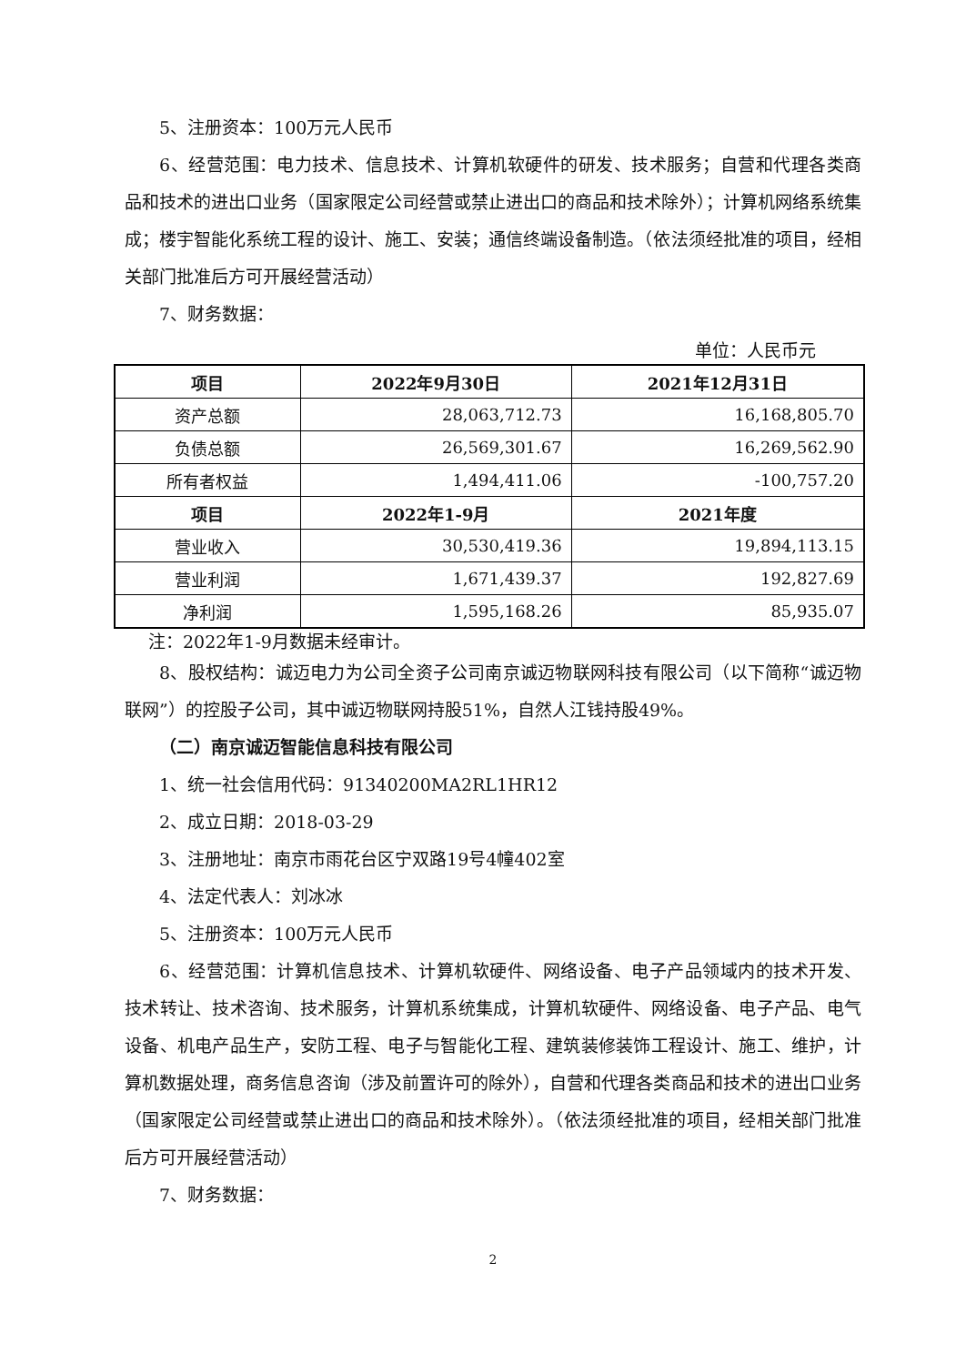5、注册资本：100万元人民币
6、经营范围：电力技术、信息技术、计算机软硬件的研发、技术服务；自营和代理各类商品和技术的进出口业务（国家限定公司经营或禁止进出口的商品和技术除外）；计算机网络系统集成；楼宇智能化系统工程的设计、施工、安装；通信终端设备制造。（依法须经批准的项目，经相关部门批准后方可开展经营活动）
7、财务数据：
单位：人民币元
| 项目 | 2022年9月30日 | 2021年12月31日 |
| --- | --- | --- |
| 资产总额 | 28,063,712.73 | 16,168,805.70 |
| 负债总额 | 26,569,301.67 | 16,269,562.90 |
| 所有者权益 | 1,494,411.06 | -100,757.20 |
| 项目 | 2022年1-9月 | 2021年度 |
| 营业收入 | 30,530,419.36 | 19,894,113.15 |
| 营业利润 | 1,671,439.37 | 192,827.69 |
| 净利润 | 1,595,168.26 | 85,935.07 |
注：2022年1-9月数据未经审计。
8、股权结构：诚迈电力为公司全资子公司南京诚迈物联网科技有限公司（以下简称“诚迈物联网”）的控股子公司，其中诚迈物联网持股51%，自然人江钱持股49%。
（二）南京诚迈智能信息科技有限公司
1、统一社会信用代码：91340200MA2RL1HR12
2、成立日期：2018-03-29
3、注册地址：南京市雨花台区宁双路19号4幢402室
4、法定代表人：刘冰冰
5、注册资本：100万元人民币
6、经营范围：计算机信息技术、计算机软硬件、网络设备、电子产品领域内的技术开发、技术转让、技术咨询、技术服务，计算机系统集成，计算机软硬件、网络设备、电子产品、电气设备、机电产品生产，安防工程、电子与智能化工程、建筑装修装饰工程设计、施工、维护，计算机数据处理，商务信息咨询（涉及前置许可的除外），自营和代理各类商品和技术的进出口业务（国家限定公司经营或禁止进出口的商品和技术除外）。（依法须经批准的项目，经相关部门批准后方可开展经营活动）
7、财务数据：
2